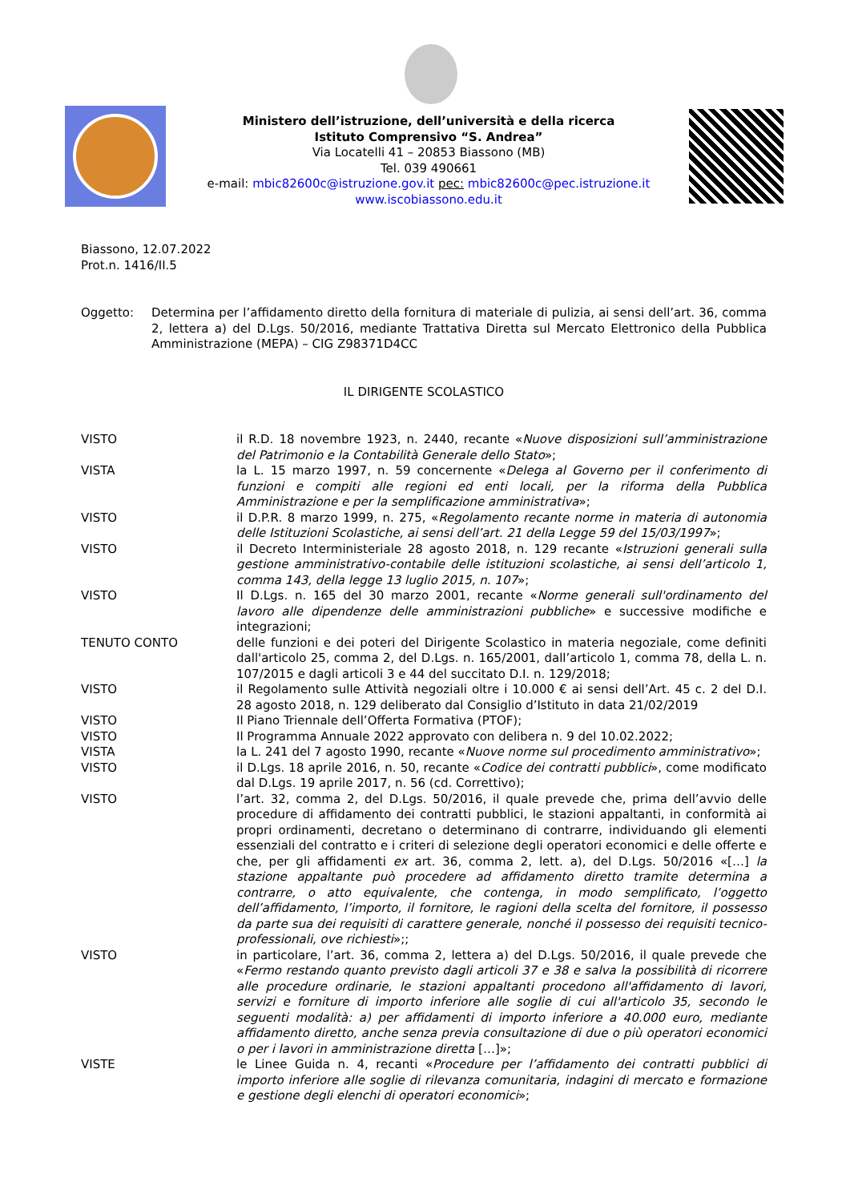Ministero dell’istruzione, dell’università e della ricerca
Istituto Comprensivo “S. Andrea”
Via Locatelli 41 – 20853 Biassono (MB)
Tel. 039 490661
e-mail: mbic82600c@istruzione.gov.it pec: mbic82600c@pec.istruzione.it
www.iscobiassono.edu.it
Biassono, 12.07.2022
Prot.n. 1416/II.5
Oggetto: Determina per l’affidamento diretto della fornitura di materiale di pulizia, ai sensi dell’art. 36, comma 2, lettera a) del D.Lgs. 50/2016, mediante Trattativa Diretta sul Mercato Elettronico della Pubblica Amministrazione (MEPA) – CIG Z98371D4CC
IL DIRIGENTE SCOLASTICO
VISTO il R.D. 18 novembre 1923, n. 2440, recante «Nuove disposizioni sull’amministrazione del Patrimonio e la Contabilità Generale dello Stato»;
VISTA la L. 15 marzo 1997, n. 59 concernente «Delega al Governo per il conferimento di funzioni e compiti alle regioni ed enti locali, per la riforma della Pubblica Amministrazione e per la semplificazione amministrativa»;
VISTO il D.P.R. 8 marzo 1999, n. 275, «Regolamento recante norme in materia di autonomia delle Istituzioni Scolastiche, ai sensi dell’art. 21 della Legge 59 del 15/03/1997»;
VISTO il Decreto Interministeriale 28 agosto 2018, n. 129 recante «Istruzioni generali sulla gestione amministrativo-contabile delle istituzioni scolastiche, ai sensi dell’articolo 1, comma 143, della legge 13 luglio 2015, n. 107»;
VISTO Il D.Lgs. n. 165 del 30 marzo 2001, recante «Norme generali sull'ordinamento del lavoro alle dipendenze delle amministrazioni pubbliche» e successive modifiche e integrazioni;
TENUTO CONTO delle funzioni e dei poteri del Dirigente Scolastico in materia negoziale, come definiti dall'articolo 25, comma 2, del D.Lgs. n. 165/2001, dall’articolo 1, comma 78, della L. n. 107/2015 e dagli articoli 3 e 44 del succitato D.I. n. 129/2018;
VISTO il Regolamento sulle Attività negoziali oltre i 10.000 € ai sensi dell’Art. 45 c. 2 del D.I. 28 agosto 2018, n. 129 deliberato dal Consiglio d’Istituto in data 21/02/2019
VISTO Il Piano Triennale dell’Offerta Formativa (PTOF);
VISTO Il Programma Annuale 2022 approvato con delibera n. 9 del 10.02.2022;
VISTA la L. 241 del 7 agosto 1990, recante «Nuove norme sul procedimento amministrativo»;
VISTO il D.Lgs. 18 aprile 2016, n. 50, recante «Codice dei contratti pubblici», come modificato dal D.Lgs. 19 aprile 2017, n. 56 (cd. Correttivo);
VISTO l’art. 32, comma 2, del D.Lgs. 50/2016, il quale prevede che, prima dell’avvio delle procedure di affidamento dei contratti pubblici, le stazioni appaltanti, in conformità ai propri ordinamenti, decretano o determinano di contrarre, individuando gli elementi essenziali del contratto e i criteri di selezione degli operatori economici e delle offerte e che, per gli affidamenti ex art. 36, comma 2, lett. a), del D.Lgs. 50/2016 «[…] la stazione appaltante può procedere ad affidamento diretto tramite determina a contrarre, o atto equivalente, che contenga, in modo semplificato, l’oggetto dell’affidamento, l’importo, il fornitore, le ragioni della scelta del fornitore, il possesso da parte sua dei requisiti di carattere generale, nonché il possesso dei requisiti tecnico-professionali, ove richiesti»;;
VISTO in particolare, l’art. 36, comma 2, lettera a) del D.Lgs. 50/2016, il quale prevede che «Fermo restando quanto previsto dagli articoli 37 e 38 e salva la possibilità di ricorrere alle procedure ordinarie, le stazioni appaltanti procedono all'affidamento di lavori, servizi e forniture di importo inferiore alle soglie di cui all'articolo 35, secondo le seguenti modalità: a) per affidamenti di importo inferiore a 40.000 euro, mediante affidamento diretto, anche senza previa consultazione di due o più operatori economici o per i lavori in amministrazione diretta […]»;
VISTE le Linee Guida n. 4, recanti «Procedure per l’affidamento dei contratti pubblici di importo inferiore alle soglie di rilevanza comunitaria, indagini di mercato e formazione e gestione degli elenchi di operatori economici»;